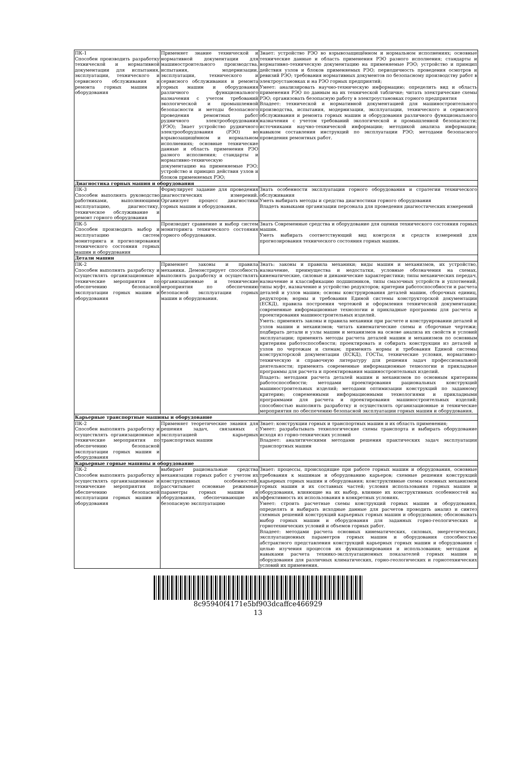| ПК-1 Способен производить разработку технической и нормативной документации для испытания, эксплуатации, технического и сервисного обслуживания и ремонта горных машин и оборудования | Применяет знание технической и нормативной документации для машиностроительного производства, испытания, модернизации, эксплуатации, технического и сервисного обслуживания и ремонта горных машин и оборудования различного функционального назначения с учетом требований экологической и промышленной безопасности и методы безопасного проведения ремонтных работ рудничного электрооборудования (РЭО); Знает устройство рудничного электрооборудования (РЭО) во взрывозащищённом и нормальном исполнениях; основные технические данные и область применения РЭО разного исполнения; стандарты и нормативно-техническую документацию на применяемые РЭО; устройство и принцип действия узлов и блоков применяемых РЭО; | Знает: устройство РЭО во взрывозащищённом и нормальном исполнениях; основные технические данные и область применения РЭО разного исполнения; стандарты и нормативно-техническую документацию на применяемые РЭО; устройство и принцип действия узлов и блоков применяемых РЭО; периодичность проведения осмотров и ревизий РЭО; требования нормативных документов по безопасному производству работ в электроустановках и на РЭО горных предприятий; Умеет: анализировать научно-техническую информацию; определить вид и область применения РЭО по данным на их технической табличке; читать электрические схемы РЭО; организовать безопасную работу в электроустановках горного предприятия Владеет: технической и нормативной документацией для машиностроительного производства, испытания, модернизации, эксплуатации, технического и сервисного обслуживания и ремонта горных машин и оборудования различного функционального назначения с учетом требований экологической и промышленной безопасности; источниками научно-технической информации; методикой анализа информации; навыком составления инструкций по эксплуатации РЭО; методами безопасного проведения ремонтных работ. |
| Диагностика горных машин и оборудования | | |
| ПК-3 Способен выполнять руководство работниками, выполняющими эксплуатацию, диагностику, техническое обслуживание и ремонт горного оборудования | Формулирует задание для проведения диагностических измерений. Организует процесс диагностики горных машин и оборудования. | Знать особенности эксплуатации горного оборудования и стратегии технического обслуживания Уметь выбирать методы и средства диагностики горного оборудования Владеть навыками организации персонала для проведения диагностических измерений |
| ПК-5 Способен производить выбор и эксплуатацию систем мониторинга и прогнозирования технического состояния горных машин и оборудования | Производит сравнение и выбор систем мониторинга технического состояния горного оборудования. | Знать Современные средства и оборудование для оценки технического состояния горных машин. Уметь выбирать соответствующий вид контроля и средств измерений для прогнозирования технического состояния горных машин. |
| Детали машин | | |
| ПК-2 Способен выполнять разработку и осуществлять организационные и технические мероприятия по обеспечению безопасной эксплуатации горных машин и оборудования | Применяет законы и правила механики. Демонстрирует способность выполнять разработку и осуществлять организационные и технические мероприятия по обеспечению безопасной эксплуатации горных машин и оборудования. | Знать: законы и правила механики; виды машин и механизмов, их устройство, назначение, преимущества и недостатки, условные обозначения на схемах, кинематические, силовые и динамические характеристики; типы механических передач, назначение и классификацию подшипников, типы смазочных устройств и уплотнений, типы муфт, назначение и устройство редукторов; критерии работоспособности и расчета деталей и узлов машин; основы конструирования деталей машин, сборочных единиц, редукторов; нормы и требования Единой системы конструкторской документации (ЕСКД), правила построения чертежей и оформления технической документации; современные информационные технологии и прикладные программы для расчета и проектирования машиностроительных изделий. Уметь: применять законы и правила механики при расчете и конструировании деталей и узлов машин и механизмов; читать кинематические схемы и сборочные чертежи; подбирать детали и узлы машин и механизмов на основе анализа их свойств и условий эксплуатации; применять методы расчета деталей машин и механизмов по основным критериям работоспособности; проектировать и собирать конструкции из деталей и узлов по чертежам и схемам; применять нормы и требования Единой системы конструкторской документации (ЕСКД), ГОСТы, технические условия, нормативно-техническую и справочную литературу для решения задач профессиональной деятельности; применять современные информационные технологии и прикладные программы для расчета и проектирования машиностроительных изделий. Владеть: методами расчета деталей машин и механизмов по основным критериям работоспособности; методами проектирования рациональных конструкций машиностроительных изделий; методами оптимизации конструкций по заданному критерию; современными информационными технологиями и прикладными программами для расчета и проектирования машиностроительных изделий; способностью выполнять разработку и осуществлять организационные и технические мероприятия по обеспечению безопасной эксплуатации горных машин и оборудования. |
| Карьерные транспортные машины и оборудование | | |
| ПК-2 Способен выполнять разработку и осуществлять организационные и технические мероприятия по обеспечению безопасной эксплуатации горных машин и оборудования | Применяет теоретические знания для решения задач, связанных с эксплуатацией карьерных транспортных машин | Знает: конструкции горных и транспортных машин и их область применения; Умеет: разрабатывать технологические схемы транспорта и выбирать оборудование исходя из горно-технических условий Владеет: аналитическими методами решения практических задач эксплуатации транспортных машин |
| Карьерные горные машины и оборудование | | |
| ПК-2 Способен выполнять разработку и осуществлять организационные и технические мероприятия по обеспечению безопасной эксплуатации горных машин и оборудования | выбирает рациональные средства механизации горных работ с учетом их конструктивных особенностей, рассчитывает основные режимные параметры горных машин и оборудования, обеспечивающие их безопасную эксплуатацию | Знает: процессы, происходящие при работе горных машин и оборудования, основные требования к машинам и оборудованию карьеров; схемные решения конструкций карьерных горных машин и оборудования; конструктивные схемы основных механизмов горных машин и их составных частей; условия использования горных машин и оборудования, влияющие на их выбор, влияние их конструктивных особенностей на эффективность их использования в конкретных условиях. Умеет: строить расчетные схемы конструкций горных машин и оборудования, определять и выбирать исходные данные для расчетов проводить анализ и синтез схемных решений конструкций карьерных горных машин и оборудования; обосновывать выбор горных машин и оборудования для заданных горно-геологических и горнотехнических условий и объемов горных работ. Владеет: методами расчета основных кинематических, силовых, энергетических, эксплуатационных параметров горных машин и оборудования способностью абстрактного представления конструкций карьерных горных машин и оборудования с целью изучения процессов их функционирования и использования; методами и навыками расчета технико-эксплуатационных показателей горных машин и оборудования для различных климатических, горно-геологических и горнотехнических условий их применения. |
8c95940f4171e5bf903dcaffce466929
13